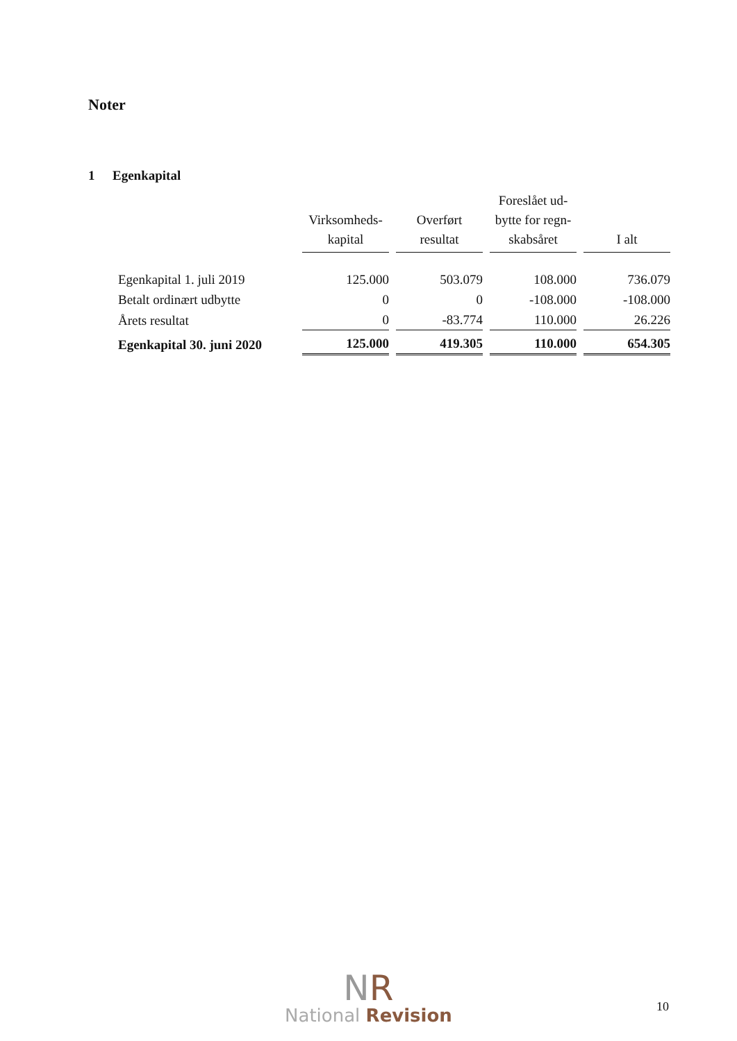Noter
1 Egenkapital
| | Virksomheds- kapital | Overført resultat | Foreslået ud- bytte for regn- skabsåret | I alt |
| --- | --- | --- | --- | --- |
| Egenkapital 1. juli 2019 | 125.000 | 503.079 | 108.000 | 736.079 |
| Betalt ordinært udbytte | 0 | 0 | -108.000 | -108.000 |
| Årets resultat | 0 | -83.774 | 110.000 | 26.226 |
| Egenkapital 30. juni 2020 | 125.000 | 419.305 | 110.000 | 654.305 |
NR
National Revision
10